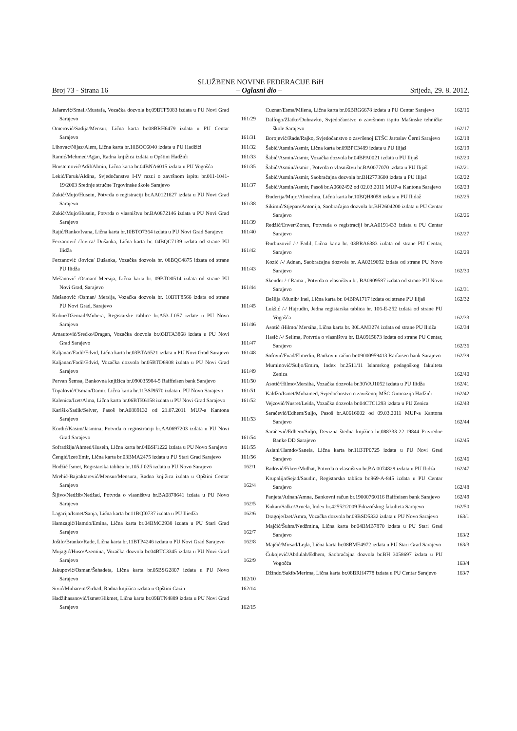SLUŽBENE NOVINE FEDERACIJE BiH
Broj 73 - Strana 16 – Oglasni dio – Srijeda, 29. 8. 2012.
Jašarević/Smail/Mustafa, Vozačka dozvola br,09BTF5083 izdata u PU Novi Grad Sarajevo
161/29
Omerović/Sadija/Mensur, Lična karta br.08BRH6479 izdata u PU Centar Sarajevo
161/31
Lihovac/Nijaz/Alem, Lična karta br.10BOC6040 izdata u PU Hadžići
161/32
Ramić/Mehmed/Agan, Radna knjižica izdata u Opštini Hadžići
161/33
Hrustemović/Adil/Almin, Lična karta br.04BNA6015 izdata u PU Vogošća
161/35
Lekić/Faruk/Aldina, Svjedočanstva I-IV razr.i o završnom ispitu br.011-1041-19/2003 Srednje stručne Trgovinske škole Sarajevo
161/37
Zukić/Mujo/Husein, Potvrda o registraciji br.AA0121627 izdata u PU Novi Grad Sarajevo
161/38
Zukić/Mujo/Husein, Potvrda o vlasništvu br.BA0872146 izdata u PU Novi Grad Sarajevo
161/39
Rajić/Ranko/Ivana, Lična karta br.10BTO7364 izdata u PU Novi Grad Sarajevo
161/40
Ferzanović /Jovica/ Dušanka, Lična karta br. 04BQC7139 izdata od strane PU Ilidža
161/42
Ferzanović /Jovica/ Dušanka, Vozačka dozvola br. 08BQC4875 idzata od strane PU Ilidža
161/43
Mešanović /Osman/ Mersija, Lična karta br. 09BTO0514 izdata od strane PU Novi Grad, Sarajevo
161/44
Mešanović /Osman/ Mersija, Vozačka dozvola br. 10BTF8566 izdata od strane PU Novi Grad, Sarajevo
161/45
Kubur/Džemail/Mubera, Registarske tablice br.A53-J-057 izdate u PU Novo Sarajevo
161/46
Arnautović/Srećko/Dragan, Vozačka dozvola br.03BTA3868 izdata u PU Novi Grad Sarajevo
161/47
Kaljanac/Fadil/Edvid, Lična karta br.03BTA6521 izdata u PU Novi Grad Sarajevo
161/48
Kaljanac/Fadil/Edvid, Vozačka dozvola br.05BTD6908 izdata u PU Novi Grad Sarajevo
161/49
Pervan Šemsa, Bankovna knjižica br.090035984-5 Raiffeisen bank Sarajevo
161/50
Topalović/Osman/Damir, Lična karta br.11BSJ9570 izdata u PU Novo Sarajevo
161/51
Kalenica/Izet/Alma, Lična karta br.06BTK6158 izdata u PU Novi Grad Sarajevo
161/52
Karišik/Sadik/Selver, Pasoš br.A0889132 od 21.07.2011 MUP-a Kantona Sarajevo
161/53
Kordić/Kasim/Jasmina, Potvrda o regiostraciji br.AA0697203 izdata u PU Novi Grad Sarajevo
161/54
Sofradžija/Ahmed/Husein, Lična karta br.04BSF1222 izdata u PU Novo Sarajevo
161/55
Čengić/Izet/Emir, Lična karta br.03BMA2475 izdata u PU Stari Grad Sarajevo
161/56
Hodžić Ismet, Registarska tablica br.105 J 025 izdata u PU Novo Sarajevo
162/1
Mrehić-Bajraktarević/Mensur/Mensura, Radna knjižica izdata u Opštini Centar Sarajevo
162/4
Šljivo/Nedžib/Nedžad, Potvrda o vlasništvu br.BA0878641 izdata u PU Novo Sarajevo
162/5
Lagarija/Ismet/Sanja, Lična karta br.11BQI0737 izdata u PU Iliedža
162/6
Hamzagić/Hamdo/Emina, Lična karta br.04BMC2938 izdata u PU Stari Grad Sarajevo
162/7
Jošilo/Branko/Rade, Lična karta br.11BTP4246 izdata u PU Novi Grad Sarajevo
162/8
Mujagić/Huso/Azemina, Vozačka dozvola br.04BTC3345 izdata u PU Novi Grad Sarajevo
162/9
Jakupović/Osman/Šehadeta, Lična karta br.05BSG2807 izdata u PU Novo Sarajevo
162/10
Sivić/Muharem/Zirhad, Radna knjižica izdata u Opštini Cazin
162/14
Hadžihasanović/Ismet/Hikmet, Lična karta br.09BTN4889 izdata u PU Novi Grad Sarajevo
162/15
Cuznar/Esma/Milena, Lična karta br.06BRG6678 izdata u PU Centar Sarajevo
162/16
Dalfogo/Zlatko/Dubravko, Svjedočanstvo o završnom ispitu Mašinske tehničke škole Sarajevo
162/17
Borojević/Rade/Rajko, Svjedočanstvo o završenoj ETŠC Jaroslav Černi Sarajevo
162/18
Šabić/Asmin/Asmir, Lična karta br.09BPC3489 izdata u PU Ilijaš
162/19
Šabić/Asmin/Asmir, Vozačka dozvola br.04BPA0021 izdata u PU Ilijaš
162/20
Šabić/Asmin/Asmir , Potvrda o vlasništvu br.BA0077070 izdata u PU Ilijaš
162/21
Šabić/Asmin/Asmir, Saobraćajna dozvola br.BH2773600 izdata u PU Ilijaš
162/22
Šabić/Asmin/Asmir, Pasoš br.A0602492 od 02.03.2011 MUP-a Kantona Sarajevo
162/23
Đuderija/Mujo/Almedina, Lična karta br.10BQH8058 izdata u PU Ilidaž
162/25
Sikimić/Stjepan/Antonija, Saobraćajna dozvola br.BH2604200 izdata u PU Centar Sarajevo
162/26
Redžić/Enver/Zoran, Potvrada o registraciji br.AA0191433 izdata u PU Centar Sarajevo
162/27
Đurbuzović /-/ Fadil, Lična karta br. 03BRA6383 izdata od strane PU Centar, Sarajevo
162/29
Kozić /-/ Adnan, Saobraćajna dozvola br. AA0219092 izdata od strane PU Novo Sarajevo
162/30
Skender /-/ Rama , Potvrda o vlasništvu br. BA0909587 izdata od strane PU Novo Sarajevo
162/31
Bešlija /Munib/ Inel, Lična karta br. 04BPA1717 izdata od strane PU Ilijaš
162/32
Lukšić /-/ Hajrudin, Jedna registarska tablica br. 106-E-252 izdata od strane PU Vogošća
162/33
Asotić /Hilmo/ Mersiha, Lična karta br. 30LAM3274 izdata od strane PU Ilidža
162/34
Hasić /-/ Selima, Potvrda o vlasništvu br. BA0915873 izdata od strane PU Centar, Sarajevo
162/36
Sofović/Fuad/Elmedin, Bankovni račun br.09000959413 Raifaisen bank Sarajevo
162/39
Muminović/Suljo/Emira, Index br.2511/11 Islamskog pedagoškog fakulteta Zenica
162/40
Asotić/Hilmo/Mersiha, Vozačka dozvola br.30VAJ1052 izdata u PU Ilidža
162/41
Kaldžo/Ismet/Muhamed, Svjedočanstvo o završenoj MŠC Gimnazija Hadžići
162/42
Vejzović/Nusret/Leida, Vozačka dozvola br.04CTC1293 izdata u PU Zenica
162/43
Saračević/Edhem/Suljo, Pasoš br.A0616002 od 09.03.2011 MUP-a Kantona Sarajevo
162/44
Saračević/Edhem/Suljo, Devizna štedna knjižica br.088333-22-19844 Privredne Banke DD Sarajevo
162/45
Aslani/Hamdo/Sanela, Lična karta br.11BTP0725 izdata u PU Novi Grad Sarajevo
162/46
Radović/Fikret/Midhat, Potvrda o vlasništvu br.BA 0074829 izdata u PU Ilidža
162/47
Krupalija/Sejad/Saudin, Registarska tablica br.969-A-845 izdata u PU Centar Sarajevo
162/48
Panjeta/Adnan/Amna, Bankovni račun br.19000760116 Raiffeisen bank Sarajevo
162/49
Kukan/Salko/Arnela, Index br.42552/2009 Filozofskog fakulteta Sarajevo
162/50
Dragoje/Izet/Amra, Vozačka dozvola br.09BSD5332 izdata u PU Novo Sarajevo
163/1
Majčić/Šuhra/Nedžmina, Lična karta br.04BMB7870 izdata u PU Stari Grad Sarajevo
163/2
Majčić/Mirsad/Lejla, Lična karta br.08BME4972 izdata u PU Stari Grad Sarajevo
163/3
Čukojević/Abdulah/Edhem, Saobraćajna dozvola br.BH 3058697 izdata u PU Vogočća
163/4
Džindo/Sakib/Merima, Lična karta br.08BRH4778 izdata u PU Centar Sarajevo
163/7